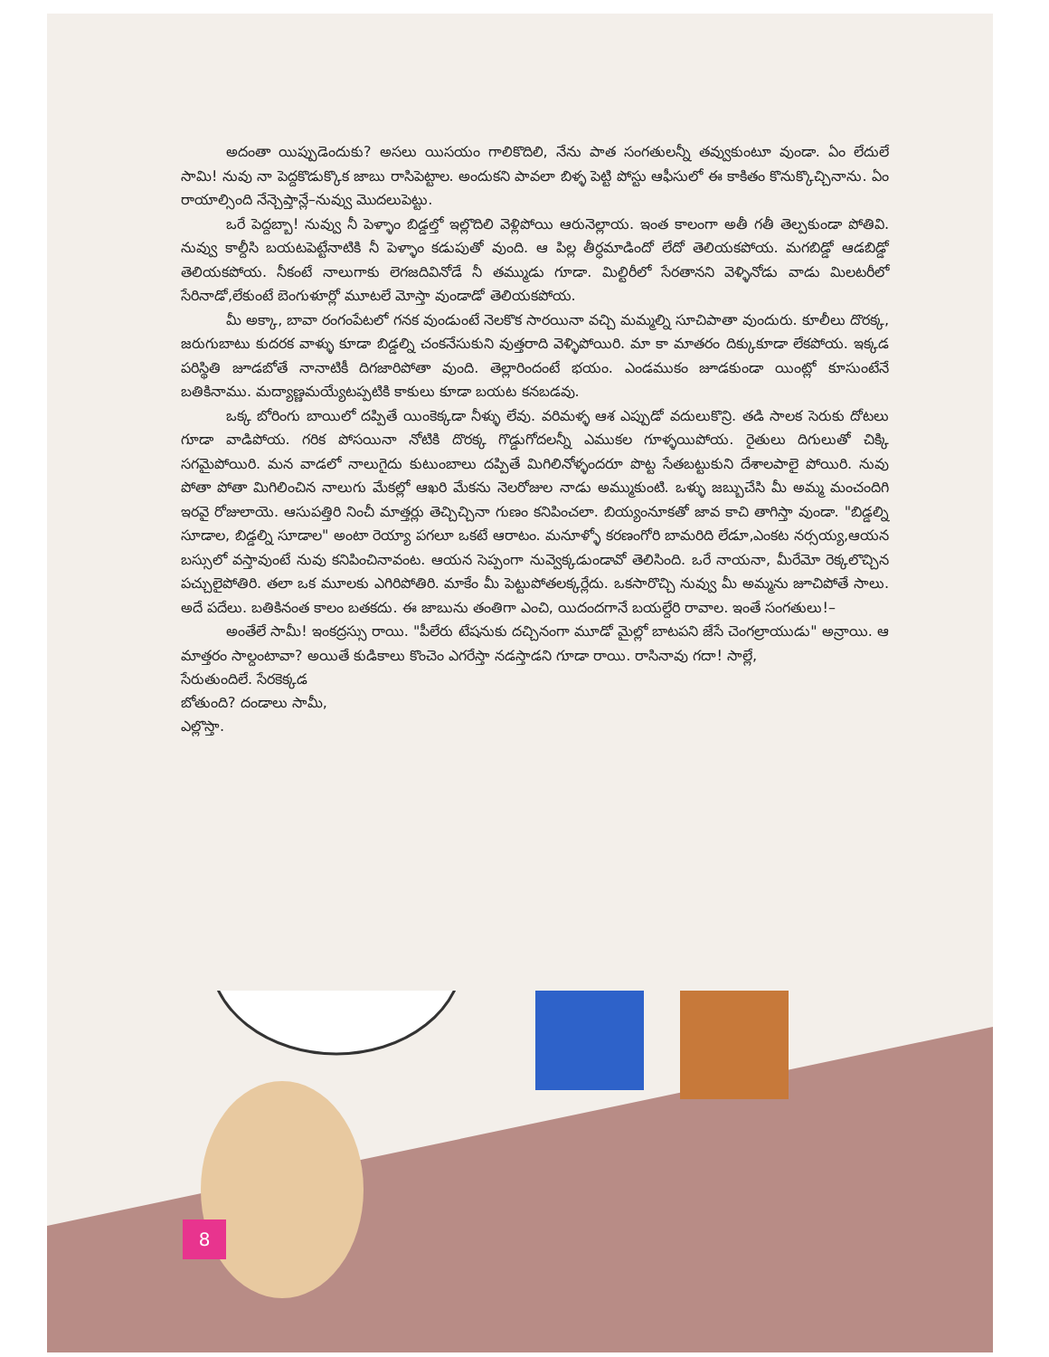అదంతా యిప్పుడెందుకు? అసలు యిసయం గాలికొదిలి, నేను పాత సంగతులన్నీ తవ్వుకుంటూ వుండా. ఏం లేదులే సామి! నువు నా పెద్దకొడుక్కొక జాబు రాసిపెట్టాల. అందుకని పావలా బిళ్ళ పెట్టి పోస్టు ఆఫీసులో ఈ కాకితం కొనుక్కొచ్చినాను. ఏం రాయాల్సింది నేన్చెప్తాన్లే–నువ్వు మొదలుపెట్టు.
ఒరే పెద్దబ్బా! నువ్వు నీ పెళ్ళాం బిడ్డల్తో ఇల్లొదిలి వెళ్లిపోయి ఆరునెల్లాయ. ఇంత కాలంగా అతీ గతీ తెల్పకుండా పోతివి. నువ్వు కాల్దీసి బయటపెట్టేనాటికి నీ పెళ్ళాం కడుపుతో వుంది. ఆ పిల్ల తీర్ధమాడిందో లేదో తెలియకపోయ. మగబిడ్డో ఆడబిడ్డో తెలియకపోయ. నీకంటే నాలుగాకు లెగజదివినోడే నీ తమ్ముడు గూడా. మిల్టిరీలో సేరతానని వెళ్ళినోడు వాడు మిలటరీలో సేరినాడో,లేకుంటే బెంగుళూర్లో మూటలే మోస్తా వుండాడో తెలియకపోయ.
మీ అక్కా, బావా రంగంపేటలో గనక వుండుంటే నెలకొక సారయినా వచ్చి మమ్మల్ని సూచిపాతా వుందురు. కూలీలు దొరక్క, జరుగుబాటు కుదరక వాళ్ళు కూడా బిడ్డల్ని చంకనేసుకుని వుత్తరాది వెళ్ళిపోయిరి. మా కా మాతరం దిక్కుకూడా లేకపోయ. ఇక్కడ పరిస్థితి జూడబోతే నానాటికీ దిగజారిపోతా వుంది. తెల్లారిందంటే భయం. ఎండముకం జూడకుండా యింట్లో కూసుంటేనే బతికినాము. మద్యాణ్ణమయ్యేటప్పటికి కాకులు కూడా బయట కనబడవు.
ఒక్క బోరింగు బాయిలో దప్పితే యింకెక్కడా నీళ్ళు లేవు. వరిమళ్ళ ఆశ ఎప్పుడో వదులుకొన్రి. తడి సాలక సెరుకు దోటలు గూడా వాడిపోయ. గరిక పోసయినా నోటికి దొరక్క గొడ్డుగోదలన్నీ ఎముకల గూళ్ళయిపోయ. రైతులు దిగులుతో చిక్కి సగమైపోయిరి. మన వాడలో నాలుగైదు కుటుంబాలు దప్పితే మిగిలినోళ్ళందరూ పొట్ట సేతబట్టుకుని దేశాలపాలై పోయిరి. నువు పోతా పోతా మిగిలించిన నాలుగు మేకల్లో ఆఖరి మేకను నెలరోజుల నాడు అమ్ముకుంటి. ఒళ్ళు జబ్బుచేసి మీ అమ్మ మంచందిగి ఇరవై రోజులాయె. ఆసుపత్తిరి నించీ మాత్తర్లు తెచ్చిచ్చినా గుణం కనిపించలా. బియ్యంనూకతో జావ కాచి తాగిస్తా వుండా. "బిడ్డల్ని సూడాల, బిడ్డల్ని సూడాల" అంటా రెయ్యా పగలూ ఒకటే ఆరాటం. మనూళ్ళో కరణంగోరి బామరిది లేడూ,ఎంకట నర్సయ్య,ఆయన బస్సులో వస్తావుంటే నువు కనిపించినావంట. ఆయన సెప్పంగా నువ్వెక్కడుండావో తెలిసింది. ఒరే నాయనా, మీరేమో రెక్కలొచ్చిన పచ్చులైపోతిరి. తలా ఒక మూలకు ఎగిరిపోతిరి. మాకేం మీ పెట్టుపోతలక్కర్లేదు. ఒకసారొచ్చి నువ్వు మీ అమ్మను జూచిపోతే సాలు. అదే పదేలు. బతికినంత కాలం బతకదు. ఈ జాబును తంతిగా ఎంచి, యిదందగానే బయల్దేరి రావాల. ఇంతే సంగతులు!–
అంతేలే సామీ! ఇంకద్రస్సు రాయి. "పీలేరు టేషనుకు దచ్చినంగా మూడో మైల్లో బాటపని జేసే చెంగల్రాయుడు" అన్రాయి. ఆ మాత్తరం సాల్దంటావా? అయితే కుడికాలు కొంచెం ఎగరేస్తా నడస్తాడని గూడా రాయి. రాసినావు గదా! సాల్లే,
సేరుతుందిలే. సేరకెక్కడ
బోతుంది? దండాలు సామీ,
ఎల్లొస్తా.
8